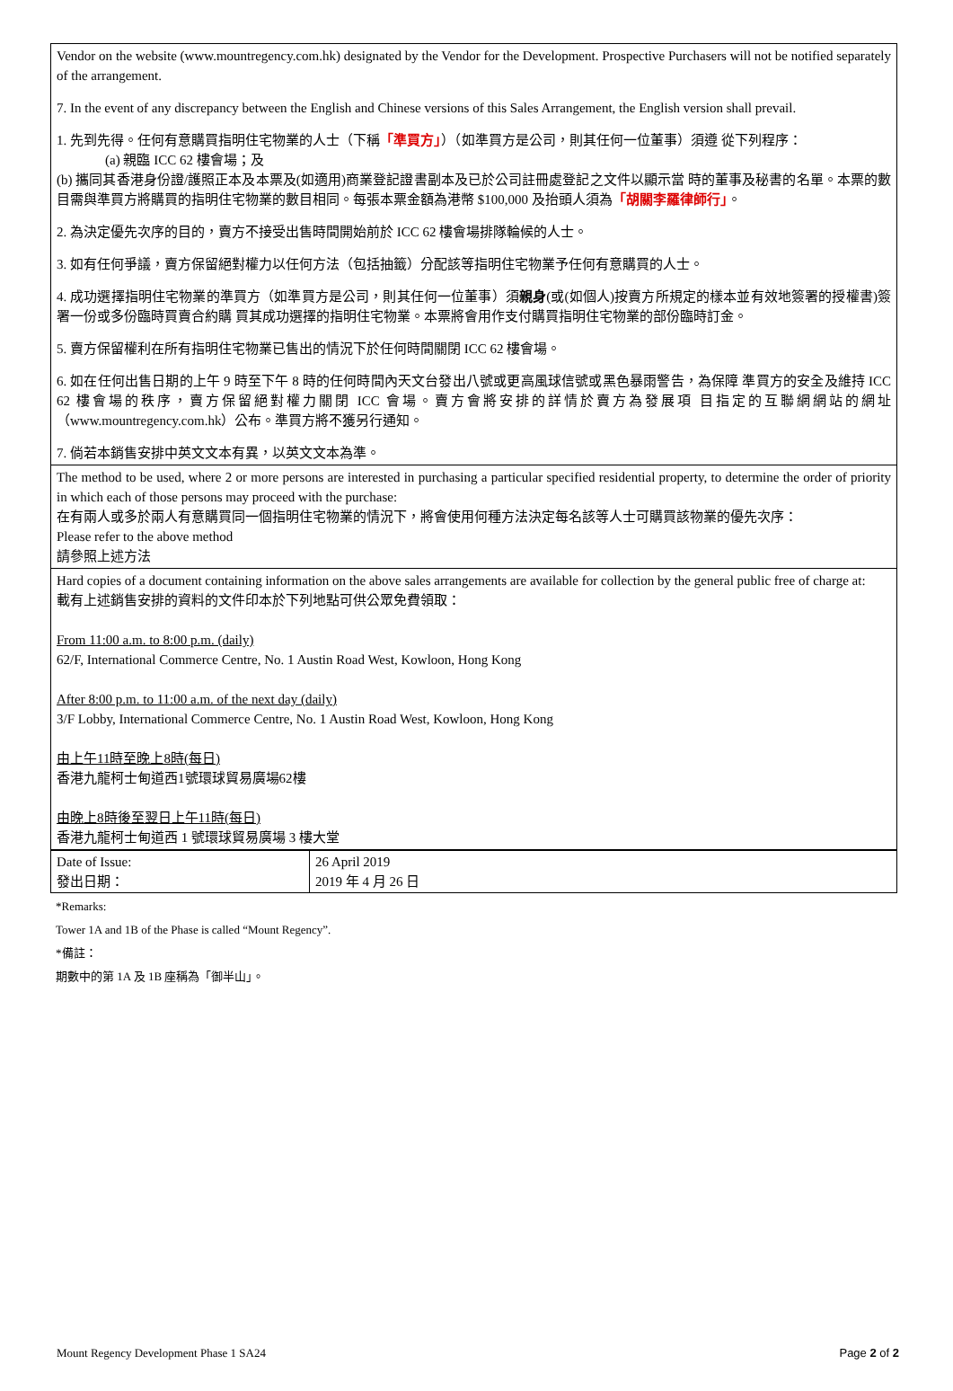Vendor on the website (www.mountregency.com.hk) designated by the Vendor for the Development. Prospective Purchasers will not be notified separately of the arrangement.
7. In the event of any discrepancy between the English and Chinese versions of this Sales Arrangement, the English version shall prevail.
1. 先到先得。任何有意購買指明住宅物業的人士（下稱「準買方」）（如準買方是公司，則其任何一位董事）須遵 從下列程序：
(a) 親臨 ICC 62 樓會場；及
(b) 攜同其香港身份證/護照正本及本票及(如適用)商業登記證書副本及已於公司註冊處登記之文件以顯示當 時的董事及秘書的名單。本票的數目需與準買方將購買的指明住宅物業的數目相同。每張本票金額為港幣 $100,000 及抬頭人須為「胡關李羅律師行」。
2. 為決定優先次序的目的，賣方不接受出售時間開始前於 ICC 62 樓會場排隊輪候的人士。
3. 如有任何爭議，賣方保留絕對權力以任何方法（包括抽籤）分配該等指明住宅物業予任何有意購買的人士。
4. 成功選擇指明住宅物業的準買方（如準買方是公司，則其任何一位董事）須親身(或(如個人)按賣方所規定的樣本並有效地簽署的授權書)簽署一份或多份臨時買賣合約購 買其成功選擇的指明住宅物業。本票將會用作支付購買指明住宅物業的部份臨時訂金。
5. 賣方保留權利在所有指明住宅物業已售出的情況下於任何時間關閉 ICC 62 樓會場。
6. 如在任何出售日期的上午 9 時至下午 8 時的任何時間內天文台發出八號或更高風球信號或黑色暴雨警告，為保障 準買方的安全及維持 ICC 62 樓會場的秩序，賣方保留絕對權力關閉 ICC 會場。賣方會將安排的詳情於賣方為發展項 目指定的互聯網網站的網址（www.mountregency.com.hk）公布。準買方將不獲另行通知。
7. 倘若本銷售安排中英文文本有異，以英文文本為準。
The method to be used, where 2 or more persons are interested in purchasing a particular specified residential property, to determine the order of priority in which each of those persons may proceed with the purchase:
在有兩人或多於兩人有意購買同一個指明住宅物業的情況下，將會使用何種方法決定每名該等人士可購買該物業的優先次序：
Please refer to the above method
請參照上述方法
Hard copies of a document containing information on the above sales arrangements are available for collection by the general public free of charge at:
載有上述銷售安排的資料的文件印本於下列地點可供公眾免費領取：
From 11:00 a.m. to 8:00 p.m. (daily)
62/F, International Commerce Centre, No. 1 Austin Road West, Kowloon, Hong Kong
After 8:00 p.m. to 11:00 a.m. of the next day (daily)
3/F Lobby, International Commerce Centre, No. 1 Austin Road West, Kowloon, Hong Kong
由上午11時至晚上8時(每日)
香港九龍柯士甸道西1號環球貿易廣場62樓
由晚上8時後至翌日上午11時(每日)
香港九龍柯士甸道西 1 號環球貿易廣場 3 樓大堂
| Date of Issue: 發出日期： | 26 April 2019 2019 年 4 月 26 日 |
*Remarks:
Tower 1A and 1B of the Phase is called “Mount Regency”.
*備註：
期數中的第 1A 及 1B 座稱為「御半山」。
Mount Regency Development Phase 1 SA24 Page 2 of 2